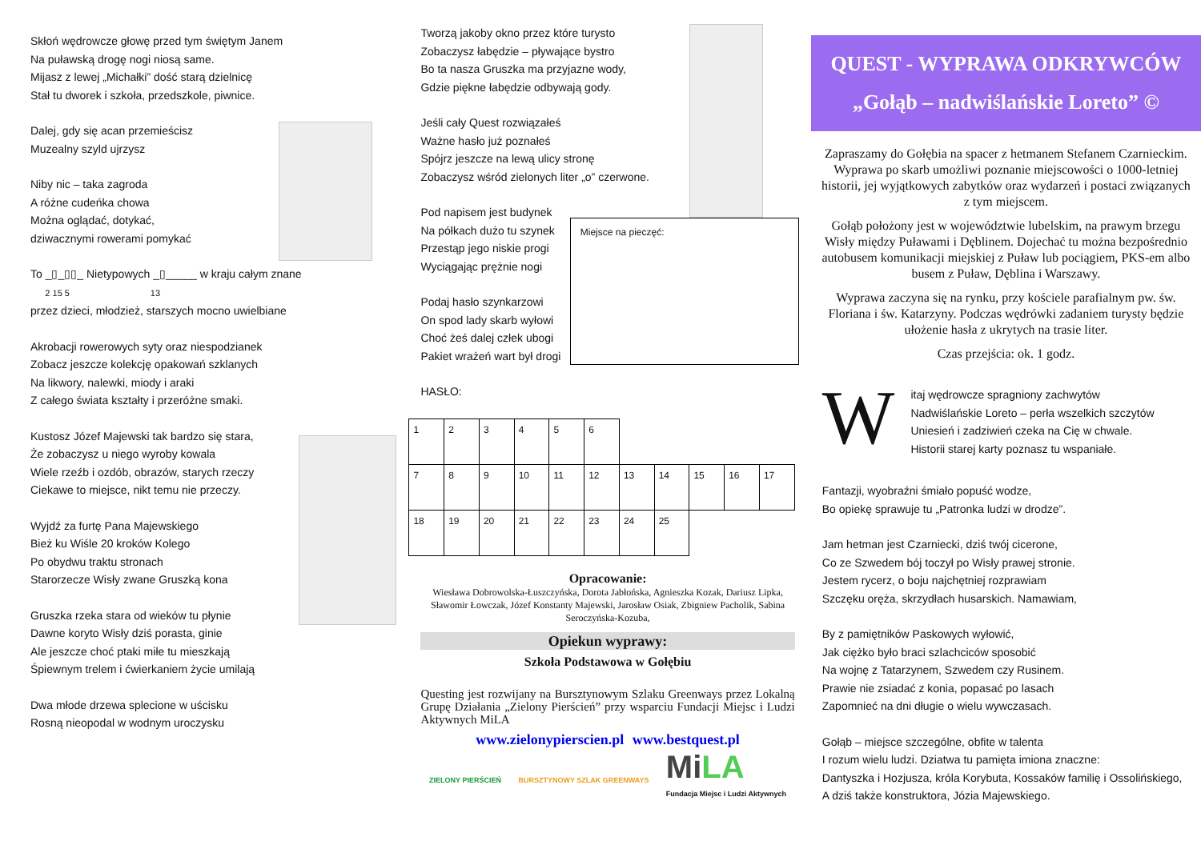Skłoń wędrowcze głowę przed tym świętym Janem
Na puławską drogę nogi niosą same.
Mijasz z lewej „Michałki” dość starą dzielnicę
Stał tu dworek i szkoła, przedszkole, piwnice.
Dalej, gdy się acan przemieścisz
Muzealny szyld ujrzysz
Niby nic – taka zagroda
A różne cudeńka chowa
Można oglądać, dotykać,
dziwacznymi rowerami pomykać
To _▯_▯▯_ Nietypowych _▯_____ w kraju całym znane
2 15 5 13
przez dzieci, młodzież, starszych mocno uwielbiane
Akrobacji rowerowych syty oraz niespodzianek
Zobacz jeszcze kolekcję opakowań szklanych
Na likwory, nalewki, miody i araki
Z całego świata kształty i przeróżne smaki.
Kustosz Józef Majewski tak bardzo się stara,
Że zobaczysz u niego wyroby kowala
Wiele rzeźb i ozdób, obrazów, starych rzeczy
Ciekawe to miejsce, nikt temu nie przeczy.
Wyjdź za furtę Pana Majewskiego
Bież ku Wiśle 20 kroków Kolego
Po obydwu traktu stronach
Starorzecze Wisły zwane Gruszką kona
Gruszka rzeka stara od wieków tu płynie
Dawne koryto Wisły dziś porasta, ginie
Ale jeszcze choć ptaki miłe tu mieszkają
Śpiewnym trelem i ćwierkaniem życie umilają
Dwa młode drzewa splecione w uścisku
Rosną nieopodal w wodnym uroczysku
Tworzą jakoby okno przez które turysto
Zobaczysz łabędzie – pływające bystro
Bo ta nasza Gruszka ma przyjazne wody,
Gdzie piękne łabędzie odbywają gody.
Jeśli cały Quest rozwiązałeś
Ważne hasło już poznałeś
Spójrz jeszcze na lewą ulicy stronę
Zobaczysz wśród zielonych liter „o” czerwone.
Miejsce na pieczęć:
Pod napisem jest budynek
Na półkach dużo tu szynek
Przestąp jego niskie progi
Wyciągając prężnie nogi
Podaj hasło szynkarzowi
On spod lady skarb wyłowi
Choć żeś dalej człek ubogi
Pakiet wrażeń wart był drogi
HASŁO:
| 1 | 2 | 3 | 4 | 5 | 6 | | | | | |
| 7 | 8 | 9 | 10 | 11 | 12 | 13 | 14 | 15 | 16 | 17 |
| 18 | 19 | 20 | 21 | 22 | 23 | 24 | 25 | | | |
Opracowanie:
Wiesława Dobrowolska-Łuszczyńska, Dorota Jabłońska, Agnieszka Kozak, Dariusz Lipka, Sławomir Łowczak, Józef Konstanty Majewski, Jarosław Osiak, Zbigniew Pacholik, Sabina Seroczyńska-Kozuba,
Opiekun wyprawy:
Szkoła Podstawowa w Gołębiu
Questing jest rozwijany na Bursztynowym Szlaku Greenways przez Lokalną Grupę Działania „Zielony Pierścień” przy wsparciu Fundacji Miejsc i Ludzi Aktywnych MiLA
www.zielonypierscien.pl www.bestquest.pl
ZIELONY PIERŚCIEŃ BURSZTYNOWY SZLAK GREENWAYS Mi LA
Fundacja Miejsc i Ludzi Aktywnych
QUEST - WYPRAWA ODKRYWCÓW
„Gołąb – nadwiślańskie Loreto” ©
Zapraszamy do Gołębia na spacer z hetmanem Stefanem Czarnieckim. Wyprawa po skarb umożliwi poznanie miejscowości o 1000-letniej historii, jej wyjątkowych zabytków oraz wydarzeń i postaci związanych z tym miejscem.
Gołąb położony jest w województwie lubelskim, na prawym brzegu Wisły między Puławami i Dęblinem. Dojechać tu można bezpośrednio autobusem komunikacji miejskiej z Puław lub pociągiem, PKS-em albo busem z Puław, Dęblina i Warszawy.
Wyprawa zaczyna się na rynku, przy kościele parafialnym pw. św. Floriana i św. Katarzyny. Podczas wędrówki zadaniem turysty będzie ułożenie hasła z ukrytych na trasie liter.
Czas przejścia: ok. 1 godz.
Witaj wędrowcze spragniony zachwytów
Nadwiślańskie Loreto – perła wszelkich szczytów
Uniesień i zadziwień czeka na Cię w chwale.
Historii starej karty poznasz tu wspaniałe.
Fantazji, wyobraźni śmiało popuść wodze,
Bo opiekę sprawuje tu „Patronka ludzi w drodze”.
Jam hetman jest Czarniecki, dziś twój cicerone,
Co ze Szwedem bój toczył po Wisły prawej stronie.
Jestem rycerz, o boju najchętniej rozprawiam
Szczęku oręża, skrzydłach husarskich. Namawiam,
By z pamiętników Paskowych wyłowić,
Jak ciężko było braci szlachciców sposobić
Na wojnę z Tatarzynem, Szwedem czy Rusinem.
Prawie nie zsiadać z konia, popasać po lasach
Zapomnieć na dni długie o wielu wywczasach.
Gołąb – miejsce szczególne, obfite w talenta
I rozum wielu ludzi. Dziatwa tu pamięta imiona znaczne:
Dantyszka i Hozjusza, króla Korybuta, Kossaków familię i Ossolińskiego,
A dziś także konstruktora, Józia Majewskiego.